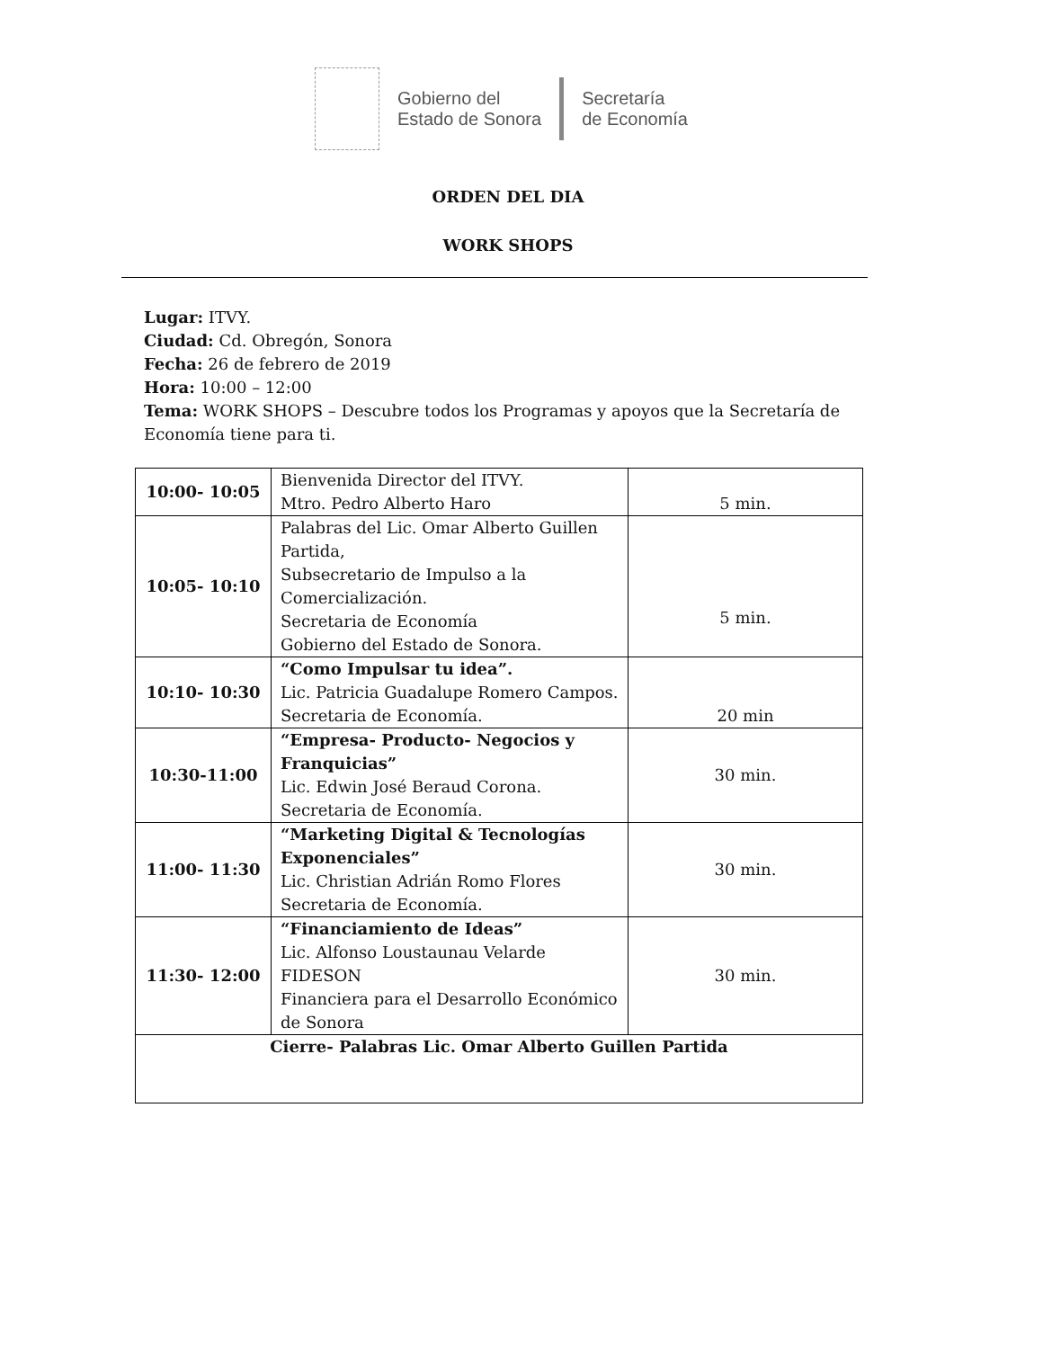Gobierno del
Estado de Sonora
Secretaría
de Economía
ORDEN DEL DIA
WORK SHOPS
Lugar: ITVY.
Ciudad: Cd. Obregón, Sonora
Fecha: 26 de febrero de 2019
Hora: 10:00 – 12:00
Tema: WORK SHOPS – Descubre todos los Programas y apoyos que la Secretaría de Economía tiene para ti.
| 10:00- 10:05 | Bienvenida Director del ITVY. Mtro. Pedro Alberto Haro | 5 min. |
| 10:05- 10:10 | Palabras del Lic. Omar Alberto Guillen Partida, Subsecretario de Impulso a la Comercialización. Secretaria de Economía Gobierno del Estado de Sonora. | 5 min. |
| 10:10- 10:30 | “Como Impulsar tu idea”. Lic. Patricia Guadalupe Romero Campos. Secretaria de Economía. | 20 min |
| 10:30-11:00 | “Empresa- Producto- Negocios y Franquicias” Lic. Edwin José Beraud Corona. Secretaria de Economía. | 30 min. |
| 11:00- 11:30 | “Marketing Digital & Tecnologías Exponenciales” Lic. Christian Adrián Romo Flores Secretaria de Economía. | 30 min. |
| 11:30- 12:00 | “Financiamiento de Ideas” Lic. Alfonso Loustaunau Velarde FIDESON Financiera para el Desarrollo Económico de Sonora | 30 min. |
| Cierre- Palabras Lic. Omar Alberto Guillen Partida | | |